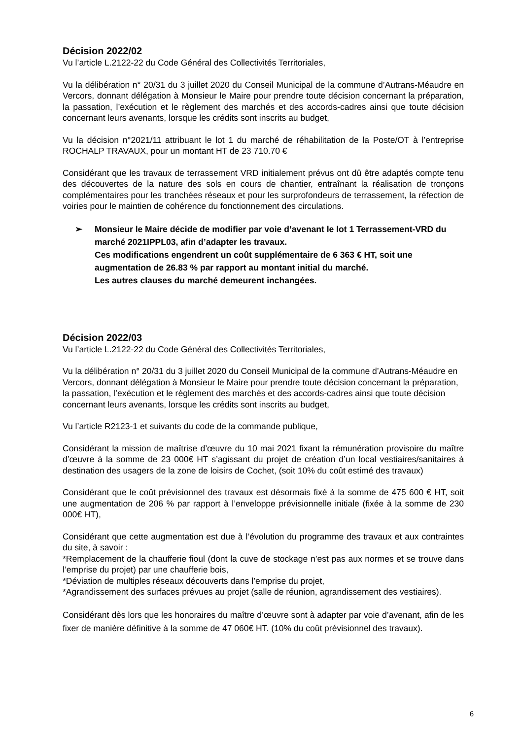Décision 2022/02
Vu l’article L.2122-22 du Code Général des Collectivités Territoriales,
Vu la délibération n° 20/31 du 3 juillet 2020 du Conseil Municipal de la commune d’Autrans-Méaudre en Vercors, donnant délégation à Monsieur le Maire pour prendre toute décision concernant la préparation, la passation, l’exécution et le règlement des marchés et des accords-cadres ainsi que toute décision concernant leurs avenants, lorsque les crédits sont inscrits au budget,
Vu la décision n°2021/11 attribuant le lot 1 du marché de réhabilitation de la Poste/OT à l’entreprise ROCHALP TRAVAUX, pour un montant HT de 23 710.70 €
Considérant que les travaux de terrassement VRD initialement prévus ont dû être adaptés compte tenu des découvertes de la nature des sols en cours de chantier, entraînant la réalisation de tronçons complémentaires pour les tranchées réseaux et pour les surprofondeurs de terrassement, la réfection de voiries pour le maintien de cohérence du fonctionnement des circulations.
➢ Monsieur le Maire décide de modifier par voie d’avenant le lot 1 Terrassement-VRD du marché 2021IPPL03, afin d’adapter les travaux.
Ces modifications engendrent un coût supplémentaire de 6 363 € HT, soit une augmentation de 26.83 % par rapport au montant initial du marché.
Les autres clauses du marché demeurent inchangées.
Décision 2022/03
Vu l’article L.2122-22 du Code Général des Collectivités Territoriales,
Vu la délibération n° 20/31 du 3 juillet 2020 du Conseil Municipal de la commune d’Autrans-Méaudre en Vercors, donnant délégation à Monsieur le Maire pour prendre toute décision concernant la préparation, la passation, l’exécution et le règlement des marchés et des accords-cadres ainsi que toute décision concernant leurs avenants, lorsque les crédits sont inscrits au budget,
Vu l’article R2123-1 et suivants du code de la commande publique,
Considérant la mission de maîtrise d’œuvre du 10 mai 2021 fixant la rémunération provisoire du maître d’œuvre à la somme de 23 000€ HT s’agissant du projet de création d’un local vestiaires/sanitaires à destination des usagers de la zone de loisirs de Cochet, (soit 10% du coût estimé des travaux)
Considérant que le coût prévisionnel des travaux est désormais fixé à la somme de 475 600 € HT, soit une augmentation de 206 % par rapport à l’enveloppe prévisionnelle initiale (fixée à la somme de 230 000€ HT),
Considérant que cette augmentation est due à l’évolution du programme des travaux et aux contraintes du site, à savoir :
*Remplacement de la chaufferie fioul (dont la cuve de stockage n’est pas aux normes et se trouve dans l’emprise du projet) par une chaufferie bois,
*Déviation de multiples réseaux découverts dans l’emprise du projet,
*Agrandissement des surfaces prévues au projet (salle de réunion, agrandissement des vestiaires).
Considérant dès lors que les honoraires du maître d’œuvre sont à adapter par voie d’avenant, afin de les fixer de manière définitive à la somme de 47 060€ HT. (10% du coût prévisionnel des travaux).
6